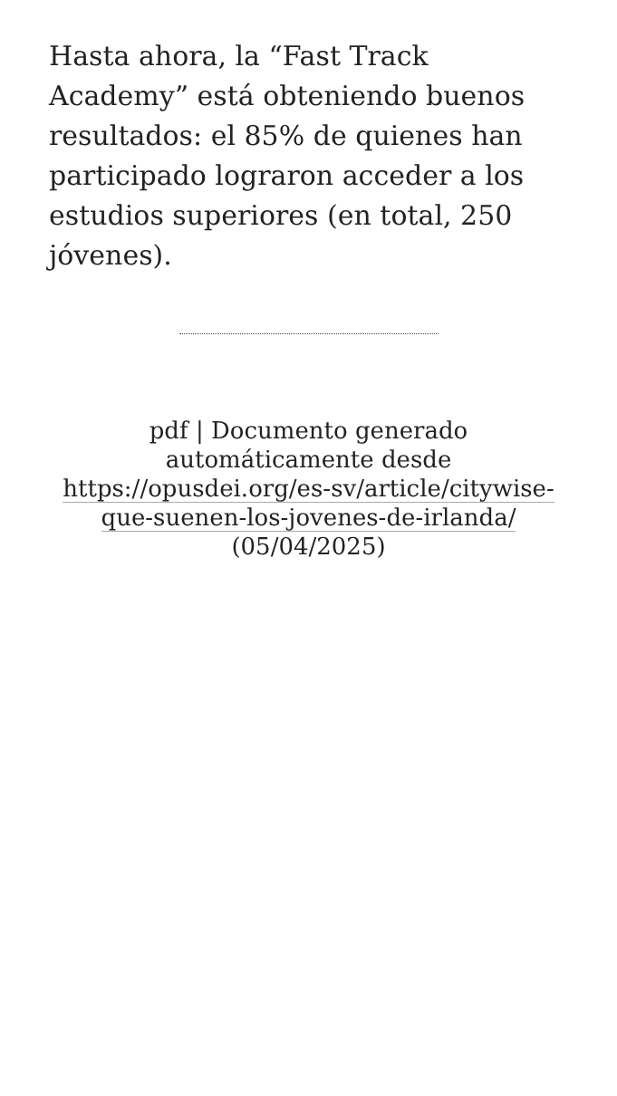Hasta ahora, la “Fast Track Academy” está obteniendo buenos resultados: el 85% de quienes han participado lograron acceder a los estudios superiores (en total, 250 jóvenes).
pdf | Documento generado automáticamente desde https://opusdei.org/es-sv/article/citywise-que-suenen-los-jovenes-de-irlanda/ (05/04/2025)